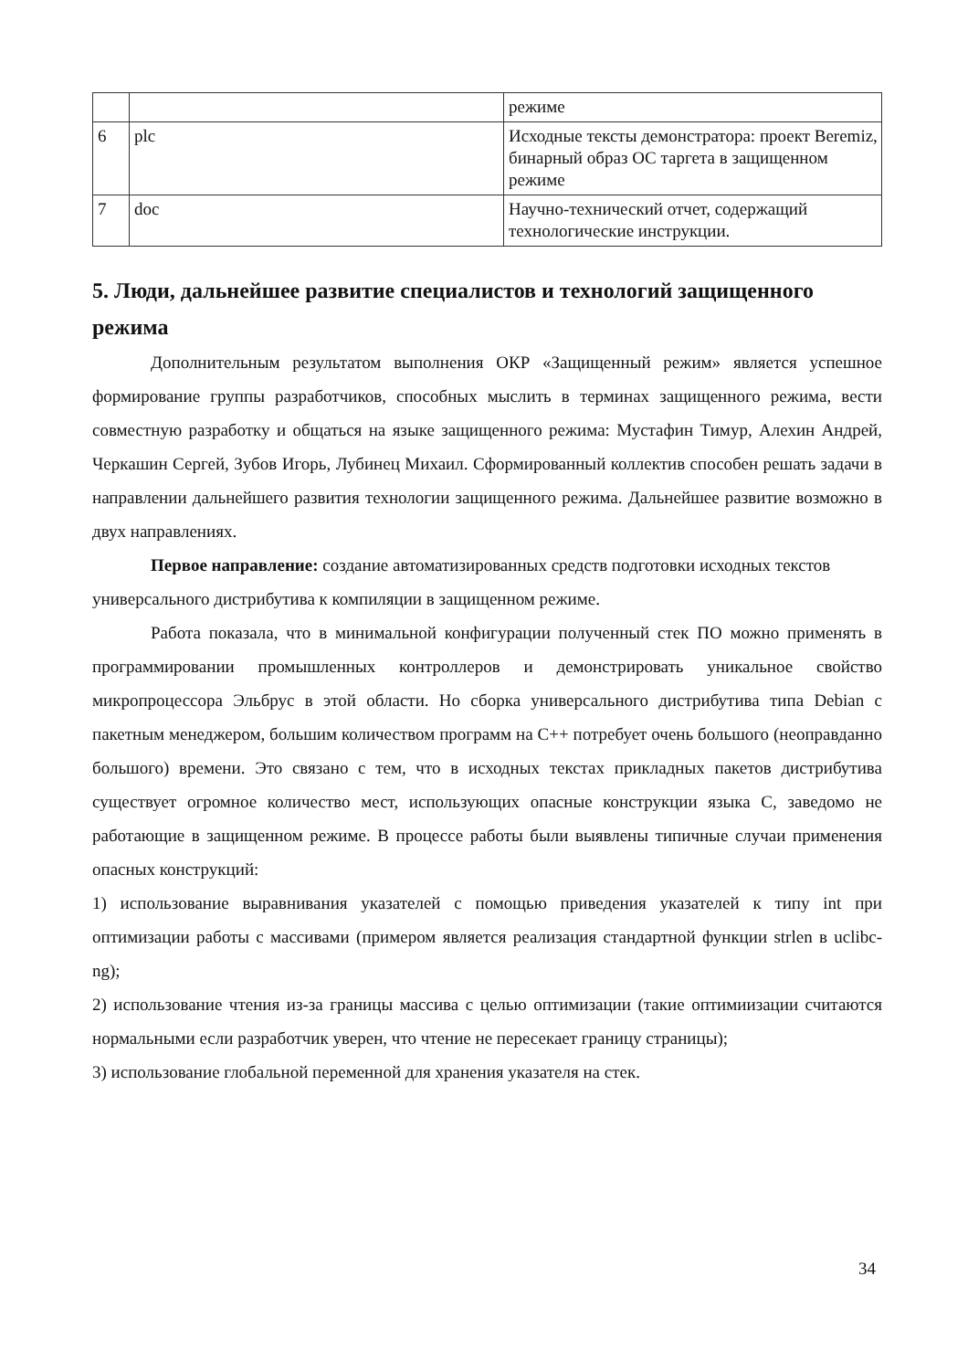| | | режиме |
| 6 | plc | Исходные тексты демонстратора: проект Beremiz, бинарный образ ОС таргета в защищенном режиме |
| 7 | doc | Научно-технический отчет, содержащий технологические инструкции. |
5. Люди, дальнейшее развитие специалистов и технологий защищенного режима
Дополнительным результатом выполнения ОКР «Защищенный режим» является успешное формирование группы разработчиков, способных мыслить в терминах защищенного режима, вести совместную разработку и общаться на языке защищенного режима: Мустафин Тимур, Алехин Андрей, Черкашин Сергей, Зубов Игорь, Лубинец Михаил. Сформированный коллектив способен решать задачи в направлении дальнейшего развития технологии защищенного режима. Дальнейшее развитие возможно в двух направлениях.
Первое направление: создание автоматизированных средств подготовки исходных текстов универсального дистрибутива к компиляции в защищенном режиме.
Работа показала, что в минимальной конфигурации полученный стек ПО можно применять в программировании промышленных контроллеров и демонстрировать уникальное свойство микропроцессора Эльбрус в этой области. Но сборка универсального дистрибутива типа Debian с пакетным менеджером, большим количеством программ на C++ потребует очень большого (неоправданно большого) времени. Это связано с тем, что в исходных текстах прикладных пакетов дистрибутива существует огромное количество мест, использующих опасные конструкции языка С, заведомо не работающие в защищенном режиме. В процессе работы были выявлены типичные случаи применения опасных конструкций:
1) использование выравнивания указателей с помощью приведения указателей к типу int при оптимизации работы с массивами (примером является реализация стандартной функции strlen в uclibc-ng);
2) использование чтения из-за границы массива с целью оптимизации (такие оптимиизации считаются нормальными если разработчик уверен, что чтение не пересекает границу страницы);
3) использование глобальной переменной для хранения указателя на стек.
34